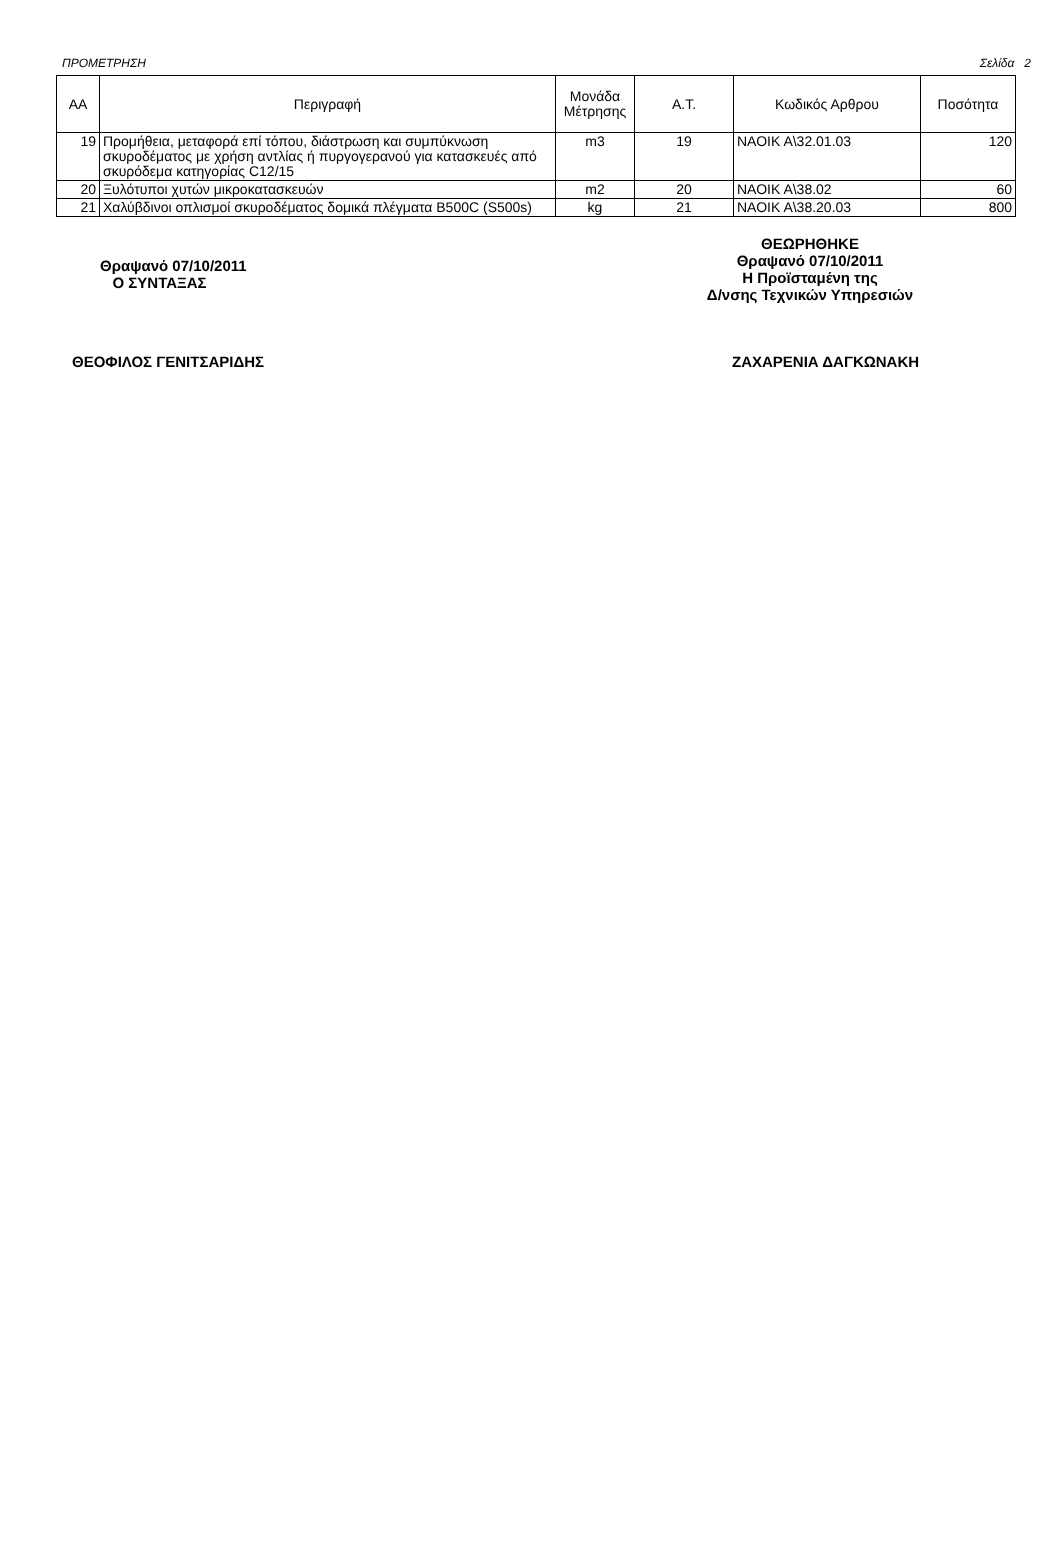ΠΡΟΜΕΤΡΗΣΗ Σελίδα 2
| ΑΑ | Περιγραφή | Μονάδα Μέτρησης | Α.Τ. | Κωδικός Αρθρου | Ποσότητα |
| --- | --- | --- | --- | --- | --- |
| 19 | Προμήθεια, μεταφορά επί τόπου, διάστρωση και συμπύκνωση σκυροδέματος με χρήση αντλίας ή πυργογερανού για κατασκευές από σκυρόδεμα κατηγορίας C12/15 | m3 | 19 | ΝΑΟΙΚ Α\32.01.03 | 120 |
| 20 | Ξυλότυποι χυτών μικροκατασκευών | m2 | 20 | ΝΑΟΙΚ Α\38.02 | 60 |
| 21 | Χαλύβδινοι οπλισμοί σκυροδέματος δομικά πλέγματα B500C (S500s) | kg | 21 | ΝΑΟΙΚ Α\38.20.03 | 800 |
Θραψανό 07/10/2011
Ο ΣΥΝΤΑΞΑΣ
ΘΕΩΡΗΘΗΚΕ
Θραψανό 07/10/2011
Η Προϊσταμένη της
Δ/νσης Τεχνικών Υπηρεσιών
ΘΕΟΦΙΛΟΣ ΓΕΝΙΤΣΑΡΙΔΗΣ ΖΑΧΑΡΕΝΙΑ ΔΑΓΚΩΝΑΚΗ